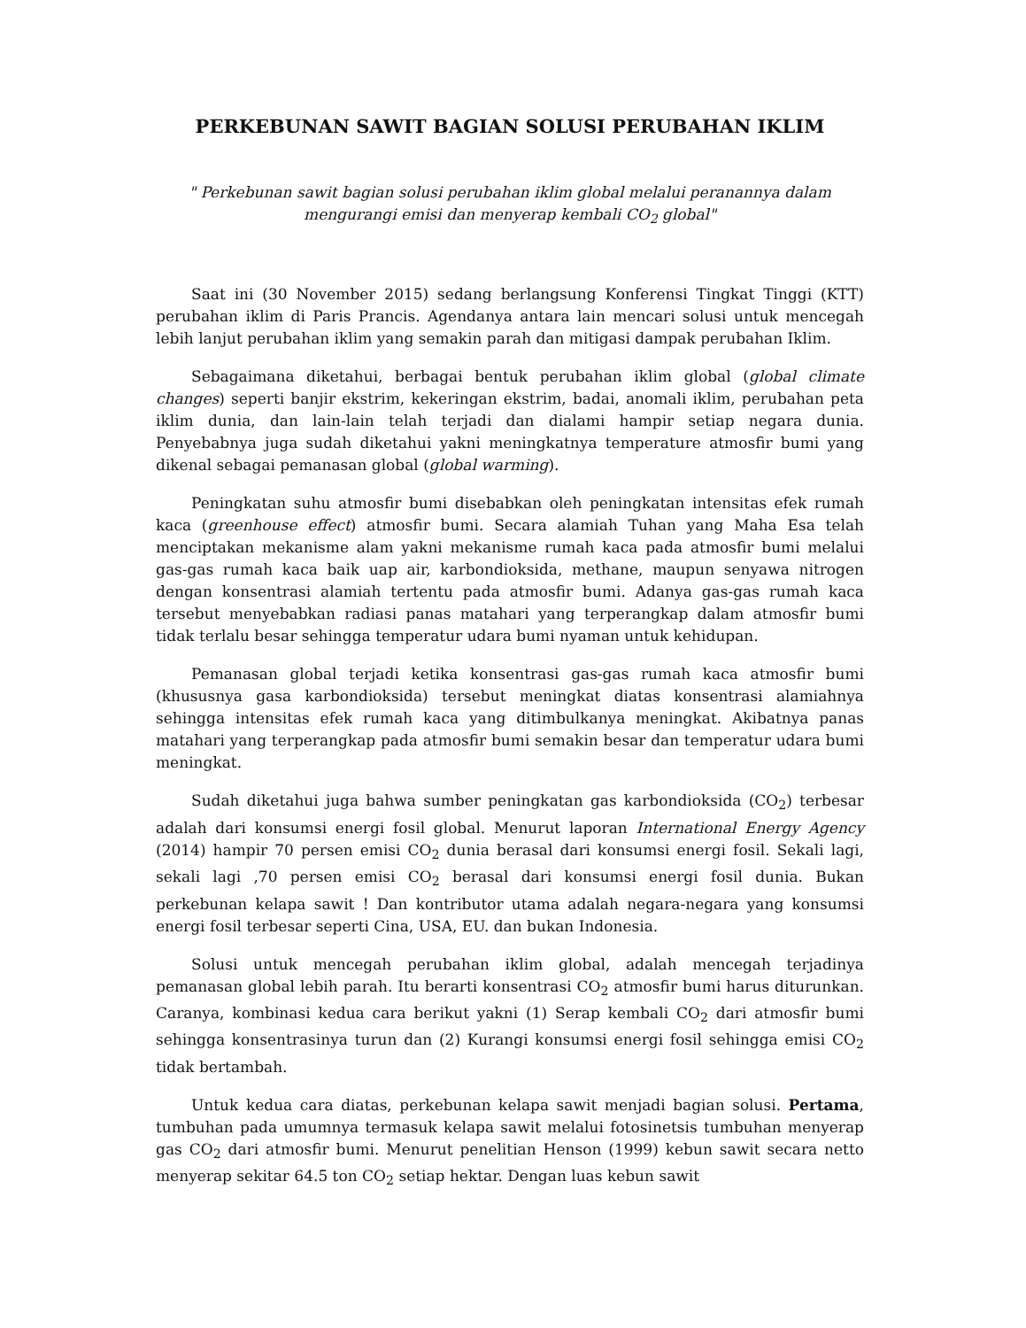PERKEBUNAN SAWIT BAGIAN SOLUSI PERUBAHAN IKLIM
" Perkebunan sawit bagian solusi perubahan iklim global melalui peranannya dalam mengurangi emisi dan menyerap kembali CO<sub>2</sub> global"
Saat ini (30 November 2015) sedang berlangsung Konferensi Tingkat Tinggi (KTT) perubahan iklim di Paris Prancis. Agendanya antara lain mencari solusi untuk mencegah lebih lanjut perubahan iklim yang semakin parah dan mitigasi dampak perubahan Iklim.
Sebagaimana diketahui, berbagai bentuk perubahan iklim global (global climate changes) seperti banjir ekstrim, kekeringan ekstrim, badai, anomali iklim, perubahan peta iklim dunia, dan lain-lain telah terjadi dan dialami hampir setiap negara dunia. Penyebabnya juga sudah diketahui yakni meningkatnya temperature atmosfir bumi yang dikenal sebagai pemanasan global (global warming).
Peningkatan suhu atmosfir bumi disebabkan oleh peningkatan intensitas efek rumah kaca (greenhouse effect) atmosfir bumi. Secara alamiah Tuhan yang Maha Esa telah menciptakan mekanisme alam yakni mekanisme rumah kaca pada atmosfir bumi melalui gas-gas rumah kaca baik uap air, karbondioksida, methane, maupun senyawa nitrogen dengan konsentrasi alamiah tertentu pada atmosfir bumi. Adanya gas-gas rumah kaca tersebut menyebabkan radiasi panas matahari yang terperangkap dalam atmosfir bumi tidak terlalu besar sehingga temperatur udara bumi nyaman untuk kehidupan.
Pemanasan global terjadi ketika konsentrasi gas-gas rumah kaca atmosfir bumi (khususnya gasa karbondioksida) tersebut meningkat diatas konsentrasi alamiahnya sehingga intensitas efek rumah kaca yang ditimbulkanya meningkat. Akibatnya panas matahari yang terperangkap pada atmosfir bumi semakin besar dan temperatur udara bumi meningkat.
Sudah diketahui juga bahwa sumber peningkatan gas karbondioksida (CO<sub>2</sub>) terbesar adalah dari konsumsi energi fosil global. Menurut laporan International Energy Agency (2014) hampir 70 persen emisi CO<sub>2</sub> dunia berasal dari konsumsi energi fosil. Sekali lagi, sekali lagi ,70 persen emisi CO<sub>2</sub> berasal dari konsumsi energi fosil dunia. Bukan perkebunan kelapa sawit ! Dan kontributor utama adalah negara-negara yang konsumsi energi fosil terbesar seperti Cina, USA, EU. dan bukan Indonesia.
Solusi untuk mencegah perubahan iklim global, adalah mencegah terjadinya pemanasan global lebih parah. Itu berarti konsentrasi CO<sub>2</sub> atmosfir bumi harus diturunkan. Caranya, kombinasi kedua cara berikut yakni (1) Serap kembali CO<sub>2</sub> dari atmosfir bumi sehingga konsentrasinya turun dan (2) Kurangi konsumsi energi fosil sehingga emisi CO<sub>2</sub> tidak bertambah.
Untuk kedua cara diatas, perkebunan kelapa sawit menjadi bagian solusi. Pertama, tumbuhan pada umumnya termasuk kelapa sawit melalui fotosinetsis tumbuhan menyerap gas CO<sub>2</sub> dari atmosfir bumi. Menurut penelitian Henson (1999) kebun sawit secara netto menyerap sekitar 64.5 ton CO<sub>2</sub> setiap hektar. Dengan luas kebun sawit